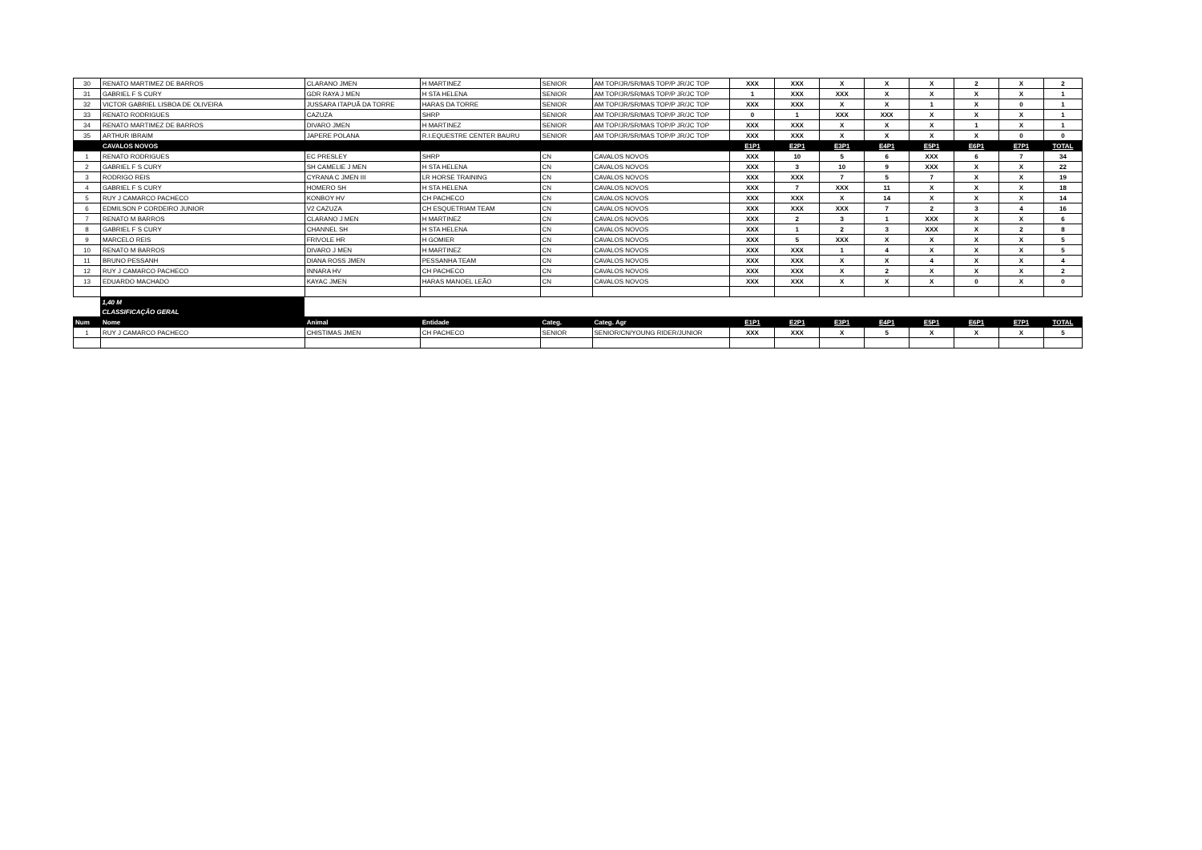| 30 | RENATO MARTIMEZ DE BARROS | CLARANO JMEN | H MARTINEZ | SENIOR | AM TOP/JR/SR/MAS TOP/P JR/JC TOP | XXX | XXX | X | X | X | 2 | X | 2 |
| 31 | GABRIEL F S CURY | GDR RAYA J MEN | H STA HELENA | SENIOR | AM TOP/JR/SR/MAS TOP/P JR/JC TOP | 1 | XXX | XXX | X | X | X | X | 1 |
| 32 | VICTOR GABRIEL LISBOA DE OLIVEIRA | JUSSARA ITAPUÃ DA TORRE | HARAS DA TORRE | SENIOR | AM TOP/JR/SR/MAS TOP/P JR/JC TOP | XXX | XXX | X | X | 1 | X | 0 | 1 |
| 33 | RENATO RODRIGUES | CAZUZA | SHRP | SENIOR | AM TOP/JR/SR/MAS TOP/P JR/JC TOP | 0 | 1 | XXX | XXX | X | X | X | 1 |
| 34 | RENATO MARTIMEZ DE BARROS | DIVARO JMEN | H MARTINEZ | SENIOR | AM TOP/JR/SR/MAS TOP/P JR/JC TOP | XXX | XXX | X | X | X | 1 | X | 1 |
| 35 | ARTHUR IBRAIM | JAPERE POLANA | R.I.EQUESTRE CENTER BAURU | SENIOR | AM TOP/JR/SR/MAS TOP/P JR/JC TOP | XXX | XXX | X | X | X | X | 0 | 0 |
| | CAVALOS NOVOS | | | | | E1P1 | E2P1 | E3P1 | E4P1 | E5P1 | E6P1 | E7P1 | TOTAL |
| 1 | RENATO RODRIGUES | EC PRESLEY | SHRP | CN | CAVALOS NOVOS | XXX | 10 | 5 | 6 | XXX | 6 | 7 | 34 |
| 2 | GABRIEL F S CURY | SH CAMELIE J MEN | H STA HELENA | CN | CAVALOS NOVOS | XXX | 3 | 10 | 9 | XXX | X | X | 22 |
| 3 | RODRIGO REIS | CYRANA C JMEN III | LR HORSE TRAINING | CN | CAVALOS NOVOS | XXX | XXX | 7 | 5 | 7 | X | X | 19 |
| 4 | GABRIEL F S CURY | HOMERO SH | H STA HELENA | CN | CAVALOS NOVOS | XXX | 7 | XXX | 11 | X | X | X | 18 |
| 5 | RUY J CAMARCO PACHECO | KONBOY HV | CH PACHECO | CN | CAVALOS NOVOS | XXX | XXX | X | 14 | X | X | X | 14 |
| 6 | EDMILSON P CORDEIRO JUNIOR | V2 CAZUZA | CH ESQUETRIAM TEAM | CN | CAVALOS NOVOS | XXX | XXX | XXX | 7 | 2 | 3 | 4 | 16 |
| 7 | RENATO M BARROS | CLARANO J MEN | H MARTINEZ | CN | CAVALOS NOVOS | XXX | 2 | 3 | 1 | XXX | X | X | 6 |
| 8 | GABRIEL F S CURY | CHANNEL SH | H STA HELENA | CN | CAVALOS NOVOS | XXX | 1 | 2 | 3 | XXX | X | 2 | 8 |
| 9 | MARCELO REIS | FRIVOLE HR | H GOMIER | CN | CAVALOS NOVOS | XXX | 5 | XXX | X | X | X | X | 5 |
| 10 | RENATO M BARROS | DIVARO J MEN | H MARTINEZ | CN | CAVALOS NOVOS | XXX | XXX | 1 | 4 | X | X | X | 5 |
| 11 | BRUNO PESSANH | DIANA ROSS JMEN | PESSANHA TEAM | CN | CAVALOS NOVOS | XXX | XXX | X | X | 4 | X | X | 4 |
| 12 | RUY J CAMARCO PACHECO | INNARA HV | CH PACHECO | CN | CAVALOS NOVOS | XXX | XXX | X | 2 | X | X | X | 2 |
| 13 | EDUARDO MACHADO | KAYAC JMEN | HARAS MANOEL LEÃO | CN | CAVALOS NOVOS | XXX | XXX | X | X | X | 0 | X | 0 |
| | 1,40 M | | | | | | | | | | | | |
| | CLASSIFICAÇÃO GERAL | | | | | | | | | | | | |
| Num | Nome | Animal | Entidade | Categ. | Categ. Agr | E1P1 | E2P1 | E3P1 | E4P1 | E5P1 | E6P1 | E7P1 | TOTAL |
| 1 | RUY J CAMARCO PACHECO | CHISTIMAS JMEN | CH PACHECO | SENIOR | SENIOR/CN/YOUNG RIDER/JUNIOR | XXX | XXX | X | 5 | X | X | X | 5 |